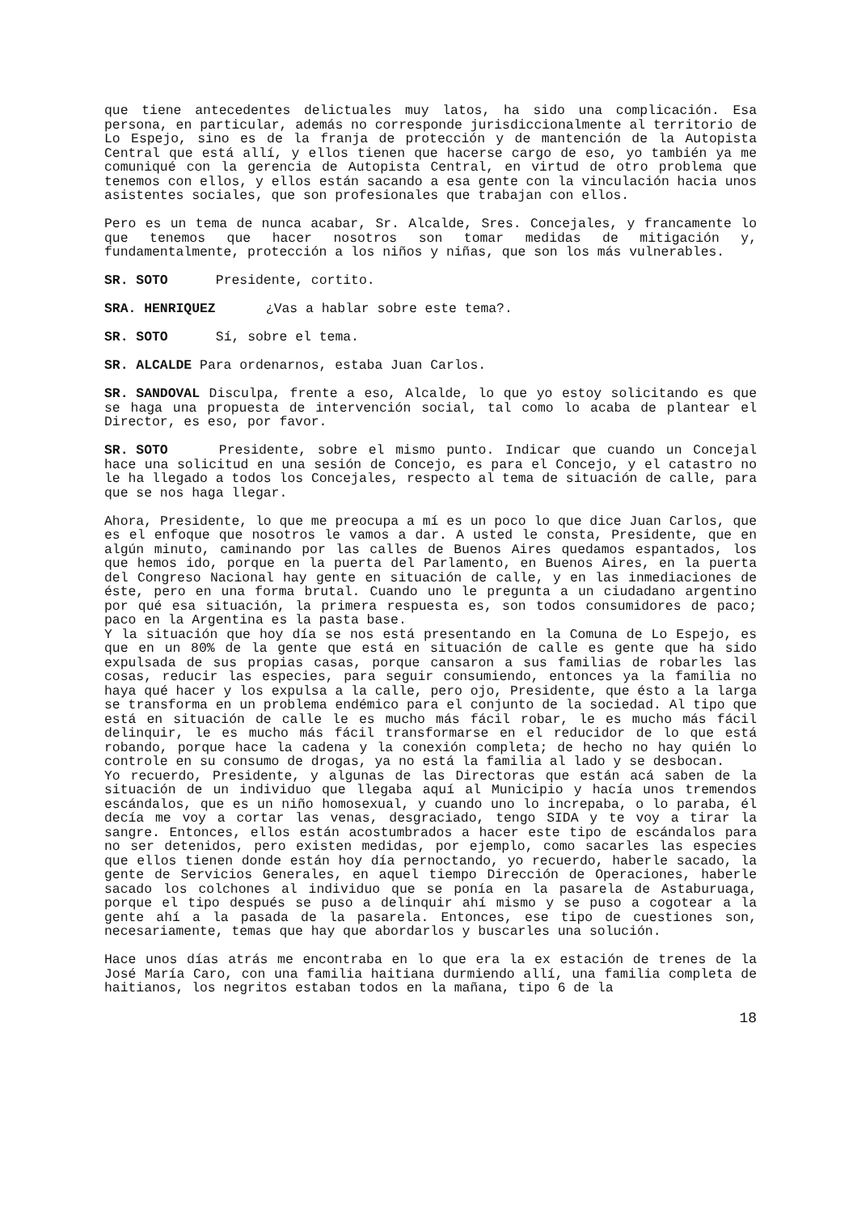que tiene antecedentes delictuales muy latos, ha sido una complicación. Esa persona, en particular, además no corresponde jurisdiccionalmente al territorio de Lo Espejo, sino es de la franja de protección y de mantención de la Autopista Central que está allí, y ellos tienen que hacerse cargo de eso, yo también ya me comuniqué con la gerencia de Autopista Central, en virtud de otro problema que tenemos con ellos, y ellos están sacando a esa gente con la vinculación hacia unos asistentes sociales, que son profesionales que trabajan con ellos.
Pero es un tema de nunca acabar, Sr. Alcalde, Sres. Concejales, y francamente lo que tenemos que hacer nosotros son tomar medidas de mitigación y, fundamentalmente, protección a los niños y niñas, que son los más vulnerables.
SR. SOTO Presidente, cortito.
SRA. HENRIQUEZ ¿Vas a hablar sobre este tema?.
SR. SOTO Sí, sobre el tema.
SR. ALCALDE Para ordenarnos, estaba Juan Carlos.
SR. SANDOVAL Disculpa, frente a eso, Alcalde, lo que yo estoy solicitando es que se haga una propuesta de intervención social, tal como lo acaba de plantear el Director, es eso, por favor.
SR. SOTO Presidente, sobre el mismo punto. Indicar que cuando un Concejal hace una solicitud en una sesión de Concejo, es para el Concejo, y el catastro no le ha llegado a todos los Concejales, respecto al tema de situación de calle, para que se nos haga llegar.
Ahora, Presidente, lo que me preocupa a mí es un poco lo que dice Juan Carlos, que es el enfoque que nosotros le vamos a dar. A usted le consta, Presidente, que en algún minuto, caminando por las calles de Buenos Aires quedamos espantados, los que hemos ido, porque en la puerta del Parlamento, en Buenos Aires, en la puerta del Congreso Nacional hay gente en situación de calle, y en las inmediaciones de éste, pero en una forma brutal. Cuando uno le pregunta a un ciudadano argentino por qué esa situación, la primera respuesta es, son todos consumidores de paco; paco en la Argentina es la pasta base.
Y la situación que hoy día se nos está presentando en la Comuna de Lo Espejo, es que en un 80% de la gente que está en situación de calle es gente que ha sido expulsada de sus propias casas, porque cansaron a sus familias de robarles las cosas, reducir las especies, para seguir consumiendo, entonces ya la familia no haya qué hacer y los expulsa a la calle, pero ojo, Presidente, que ésto a la larga se transforma en un problema endémico para el conjunto de la sociedad. Al tipo que está en situación de calle le es mucho más fácil robar, le es mucho más fácil delinquir, le es mucho más fácil transformarse en el reducidor de lo que está robando, porque hace la cadena y la conexión completa; de hecho no hay quién lo controle en su consumo de drogas, ya no está la familia al lado y se desbocan.
Yo recuerdo, Presidente, y algunas de las Directoras que están acá saben de la situación de un individuo que llegaba aquí al Municipio y hacía unos tremendos escándalos, que es un niño homosexual, y cuando uno lo increpaba, o lo paraba, él decía me voy a cortar las venas, desgraciado, tengo SIDA y te voy a tirar la sangre. Entonces, ellos están acostumbrados a hacer este tipo de escándalos para no ser detenidos, pero existen medidas, por ejemplo, como sacarles las especies que ellos tienen donde están hoy día pernoctando, yo recuerdo, haberle sacado, la gente de Servicios Generales, en aquel tiempo Dirección de Operaciones, haberle sacado los colchones al individuo que se ponía en la pasarela de Astaburuaga, porque el tipo después se puso a delinquir ahí mismo y se puso a cogotear a la gente ahí a la pasada de la pasarela. Entonces, ese tipo de cuestiones son, necesariamente, temas que hay que abordarlos y buscarles una solución.
Hace unos días atrás me encontraba en lo que era la ex estación de trenes de la José María Caro, con una familia haitiana durmiendo allí, una familia completa de haitianos, los negritos estaban todos en la mañana, tipo 6 de la
18